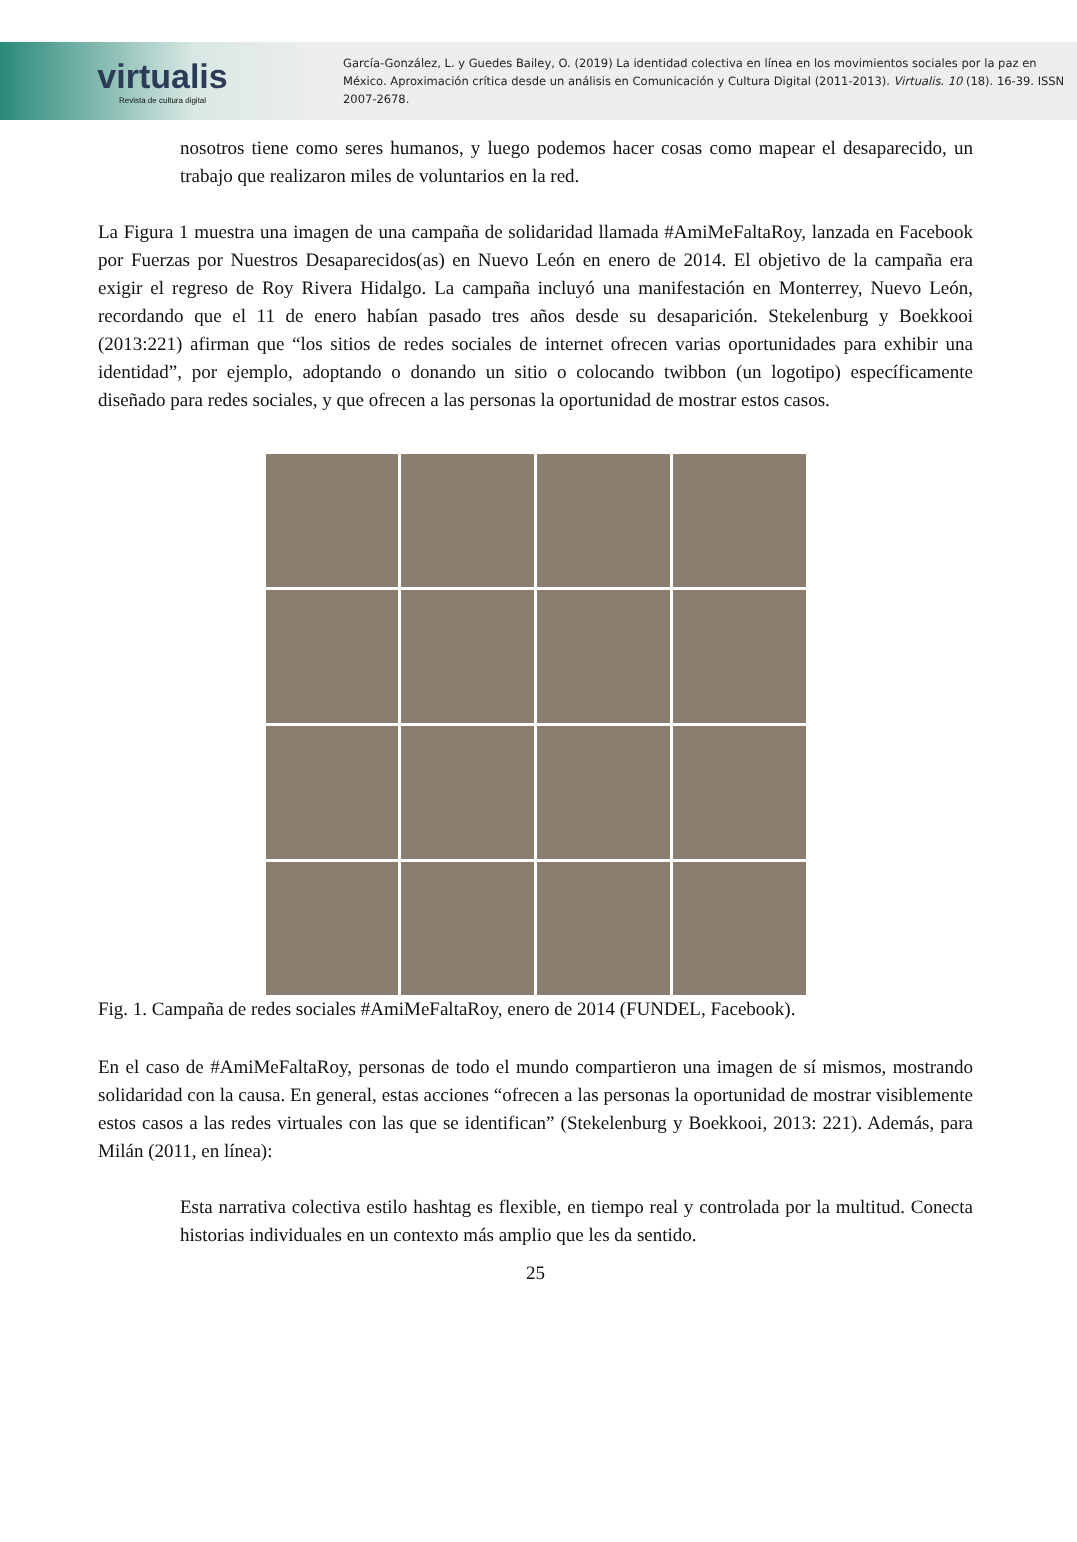virtualis
Revista de cultura digital
García-González, L. y Guedes Bailey, O. (2019) La identidad colectiva en línea en los movimientos sociales por la paz en México. Aproximación crítica desde un análisis en Comunicación y Cultura Digital (2011-2013). Virtualis. 10 (18). 16-39. ISSN 2007-2678.
nosotros tiene como seres humanos, y luego podemos hacer cosas como mapear el desaparecido, un trabajo que realizaron miles de voluntarios en la red.
La Figura 1 muestra una imagen de una campaña de solidaridad llamada #AmiMeFaltaRoy, lanzada en Facebook por Fuerzas por Nuestros Desaparecidos(as) en Nuevo León en enero de 2014. El objetivo de la campaña era exigir el regreso de Roy Rivera Hidalgo. La campaña incluyó una manifestación en Monterrey, Nuevo León, recordando que el 11 de enero habían pasado tres años desde su desaparición. Stekelenburg y Boekkooi (2013:221) afirman que “los sitios de redes sociales de internet ofrecen varias oportunidades para exhibir una identidad”, por ejemplo, adoptando o donando un sitio o colocando twibbon (un logotipo) específicamente diseñado para redes sociales, y que ofrecen a las personas la oportunidad de mostrar estos casos.
Fig. 1. Campaña de redes sociales #AmiMeFaltaRoy, enero de 2014 (FUNDEL, Facebook).
En el caso de #AmiMeFaltaRoy, personas de todo el mundo compartieron una imagen de sí mismos, mostrando solidaridad con la causa. En general, estas acciones “ofrecen a las personas la oportunidad de mostrar visiblemente estos casos a las redes virtuales con las que se identifican” (Stekelenburg y Boekkooi, 2013: 221). Además, para Milán (2011, en línea):
Esta narrativa colectiva estilo hashtag es flexible, en tiempo real y controlada por la multitud. Conecta historias individuales en un contexto más amplio que les da sentido.
25